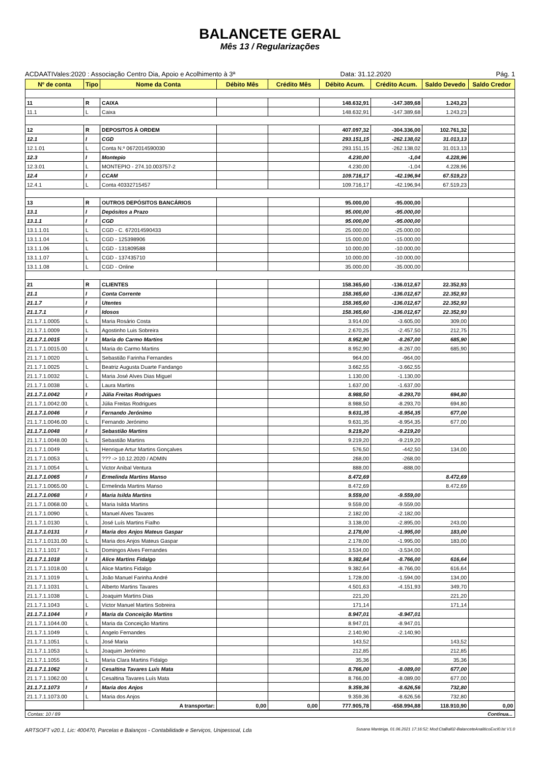BALANCETE GERAL
Mês 13 / Regularizações
ACDAATIVales:2020 : Associação Centro Dia, Apoio e Acolhimento à 3ª Data: 31.12.2020 Pág. 1
| Nº de conta | Tipo | Nome da Conta | Débito Mês | Crédito Mês | Débito Acum. | Crédito Acum. | Saldo Devedo | Saldo Credor |
| --- | --- | --- | --- | --- | --- | --- | --- | --- |
| 11 | R | CAIXA | | | 148.632,91 | -147.389,68 | 1.243,23 | |
| 11.1 | L | Caixa | | | 148.632,91 | -147.389,68 | 1.243,23 | |
| 12 | R | DEPOSITOS À ORDEM | | | 407.097,32 | -304.336,00 | 102.761,32 | |
| 12.1 | I | CGD | | | 293.151,15 | -262.138,02 | 31.013,13 | |
| 12.1.01 | L | Conta N.º 0672014590030 | | | 293.151,15 | -262.138,02 | 31.013,13 | |
| 12.3 | I | Montepio | | | 4.230,00 | -1,04 | 4.228,96 | |
| 12.3.01 | L | MONTEPIO - 274.10.003757-2 | | | 4.230,00 | -1,04 | 4.228,96 | |
| 12.4 | I | CCAM | | | 109.716,17 | -42.196,94 | 67.519,23 | |
| 12.4.1 | L | Conta 40332715457 | | | 109.716,17 | -42.196,94 | 67.519,23 | |
| 13 | R | OUTROS DEPÓSITOS BANCÁRIOS | | | 95.000,00 | -95.000,00 | | |
| 13.1 | I | Depósitos a Prazo | | | 95.000,00 | -95.000,00 | | |
| 13.1.1 | I | CGD | | | 95.000,00 | -95.000,00 | | |
| 13.1.1.01 | L | CGD - C. 672014590433 | | | 25.000,00 | -25.000,00 | | |
| 13.1.1.04 | L | CGD - 125398906 | | | 15.000,00 | -15.000,00 | | |
| 13.1.1.06 | L | CGD - 131809588 | | | 10.000,00 | -10.000,00 | | |
| 13.1.1.07 | L | CGD - 137435710 | | | 10.000,00 | -10.000,00 | | |
| 13.1.1.08 | L | CGD - Online | | | 35.000,00 | -35.000,00 | | |
| 21 | R | CLIENTES | | | 158.365,60 | -136.012,67 | 22.352,93 | |
| 21.1 | I | Conta Corrente | | | 158.365,60 | -136.012,67 | 22.352,93 | |
| 21.1.7 | I | Utentes | | | 158.365,60 | -136.012,67 | 22.352,93 | |
| 21.1.7.1 | I | Idosos | | | 158.365,60 | -136.012,67 | 22.352,93 | |
| 21.1.7.1.0005 | L | Maria Rosário Costa | | | 3.914,00 | -3.605,00 | 309,00 | |
| 21.1.7.1.0009 | L | Agostinho Luis Sobreira | | | 2.670,25 | -2.457,50 | 212,75 | |
| 21.1.7.1.0015 | I | Maria do Carmo Martins | | | 8.952,90 | -8.267,00 | 685,90 | |
| 21.1.7.1.0015.00 | L | Maria do Carmo Martins | | | 8.952,90 | -8.267,00 | 685,90 | |
| 21.1.7.1.0020 | L | Sebastião Farinha Fernandes | | | 964,00 | -964,00 | | |
| 21.1.7.1.0025 | L | Beatriz Augusta Duarte Fandango | | | 3.662,55 | -3.662,55 | | |
| 21.1.7.1.0032 | L | Maria José Alves Dias Miguel | | | 1.130,00 | -1.130,00 | | |
| 21.1.7.1.0038 | L | Laura Martins | | | 1.637,00 | -1.637,00 | | |
| 21.1.7.1.0042 | I | Júlia Freitas Rodrigues | | | 8.988,50 | -8.293,70 | 694,80 | |
| 21.1.7.1.0042.00 | L | Júlia Freitas Rodrigues | | | 8.988,50 | -8.293,70 | 694,80 | |
| 21.1.7.1.0046 | I | Fernando Jerónimo | | | 9.631,35 | -8.954,35 | 677,00 | |
| 21.1.7.1.0046.00 | L | Fernando Jerónimo | | | 9.631,35 | -8.954,35 | 677,00 | |
| 21.1.7.1.0048 | I | Sebastião Martins | | | 9.219,20 | -9.219,20 | | |
| 21.1.7.1.0048.00 | L | Sebastião Martins | | | 9.219,20 | -9.219,20 | | |
| 21.1.7.1.0049 | L | Henrique Artur Martins Gonçalves | | | 576,50 | -442,50 | 134,00 | |
| 21.1.7.1.0053 | L | ??? -> 10.12.2020 / ADMIN | | | 268,00 | -268,00 | | |
| 21.1.7.1.0054 | L | Victor Anibal Ventura | | | 888,00 | -888,00 | | |
| 21.1.7.1.0065 | I | Ermelinda Martins Manso | | | 8.472,69 | | 8.472,69 | |
| 21.1.7.1.0065.00 | L | Ermelinda Martins Manso | | | 8.472,69 | | 8.472,69 | |
| 21.1.7.1.0068 | I | Maria Isilda Martins | | | 9.559,00 | -9.559,00 | | |
| 21.1.7.1.0068.00 | L | Maria Isilda Martins | | | 9.559,00 | -9.559,00 | | |
| 21.1.7.1.0090 | L | Manuel Alves Tavares | | | 2.182,00 | -2.182,00 | | |
| 21.1.7.1.0130 | L | José Luís Martins Fialho | | | 3.138,00 | -2.895,00 | 243,00 | |
| 21.1.7.1.0131 | I | Maria dos Anjos Mateus Gaspar | | | 2.178,00 | -1.995,00 | 183,00 | |
| 21.1.7.1.0131.00 | L | Maria dos Anjos Mateus Gaspar | | | 2.178,00 | -1.995,00 | 183,00 | |
| 21.1.7.1.1017 | L | Domingos Alves Fernandes | | | 3.534,00 | -3.534,00 | | |
| 21.1.7.1.1018 | I | Alice Martins Fidalgo | | | 9.382,64 | -8.766,00 | 616,64 | |
| 21.1.7.1.1018.00 | L | Alice Martins Fidalgo | | | 9.382,64 | -8.766,00 | 616,64 | |
| 21.1.7.1.1019 | L | João Manuel Farinha André | | | 1.728,00 | -1.594,00 | 134,00 | |
| 21.1.7.1.1031 | L | Alberto Martins Tavares | | | 4.501,63 | -4.151,93 | 349,70 | |
| 21.1.7.1.1038 | L | Joaquim Martins Dias | | | 221,20 | | 221,20 | |
| 21.1.7.1.1043 | L | Victor Manuel Martins Sobreira | | | 171,14 | | 171,14 | |
| 21.1.7.1.1044 | I | Maria da Conceição Martins | | | 8.947,01 | -8.947,01 | | |
| 21.1.7.1.1044.00 | L | Maria da Conceição Martins | | | 8.947,01 | -8.947,01 | | |
| 21.1.7.1.1049 | L | Angelo Fernandes | | | 2.140,90 | -2.140,90 | | |
| 21.1.7.1.1051 | L | José Maria | | | 143,52 | | 143,52 | |
| 21.1.7.1.1053 | L | Joaquim Jerónimo | | | 212,85 | | 212,85 | |
| 21.1.7.1.1055 | L | Maria Clara Martins Fidalgo | | | 35,36 | | 35,36 | |
| 21.1.7.1.1062 | I | Cesaltina Tavares Luís Mata | | | 8.766,00 | -8.089,00 | 677,00 | |
| 21.1.7.1.1062.00 | L | Cesaltina Tavares Luís Mata | | | 8.766,00 | -8.089,00 | 677,00 | |
| 21.1.7.1.1073 | I | Maria dos Anjos | | | 9.359,36 | -8.626,56 | 732,80 | |
| 21.1.7.1.1073.00 | L | Maria dos Anjos | | | 9.359,36 | -8.626,56 | 732,80 | |
| | A transportar: | | 0,00 | 0,00 | 777.905,78 | -658.994,88 | 118.910,90 | 0,00 |
Contas: 10 / 89 Continua...
ARTSOFT v20.1, Lic: 400470, Parcelas e Balanços - Contabilidade e Serviços, Unipessoal, Lda Susana Manteiga, 01.06.2021 17:16:52; Mod:CtaBal02-BalanceteAnaliticoExcl0.lst V1.0